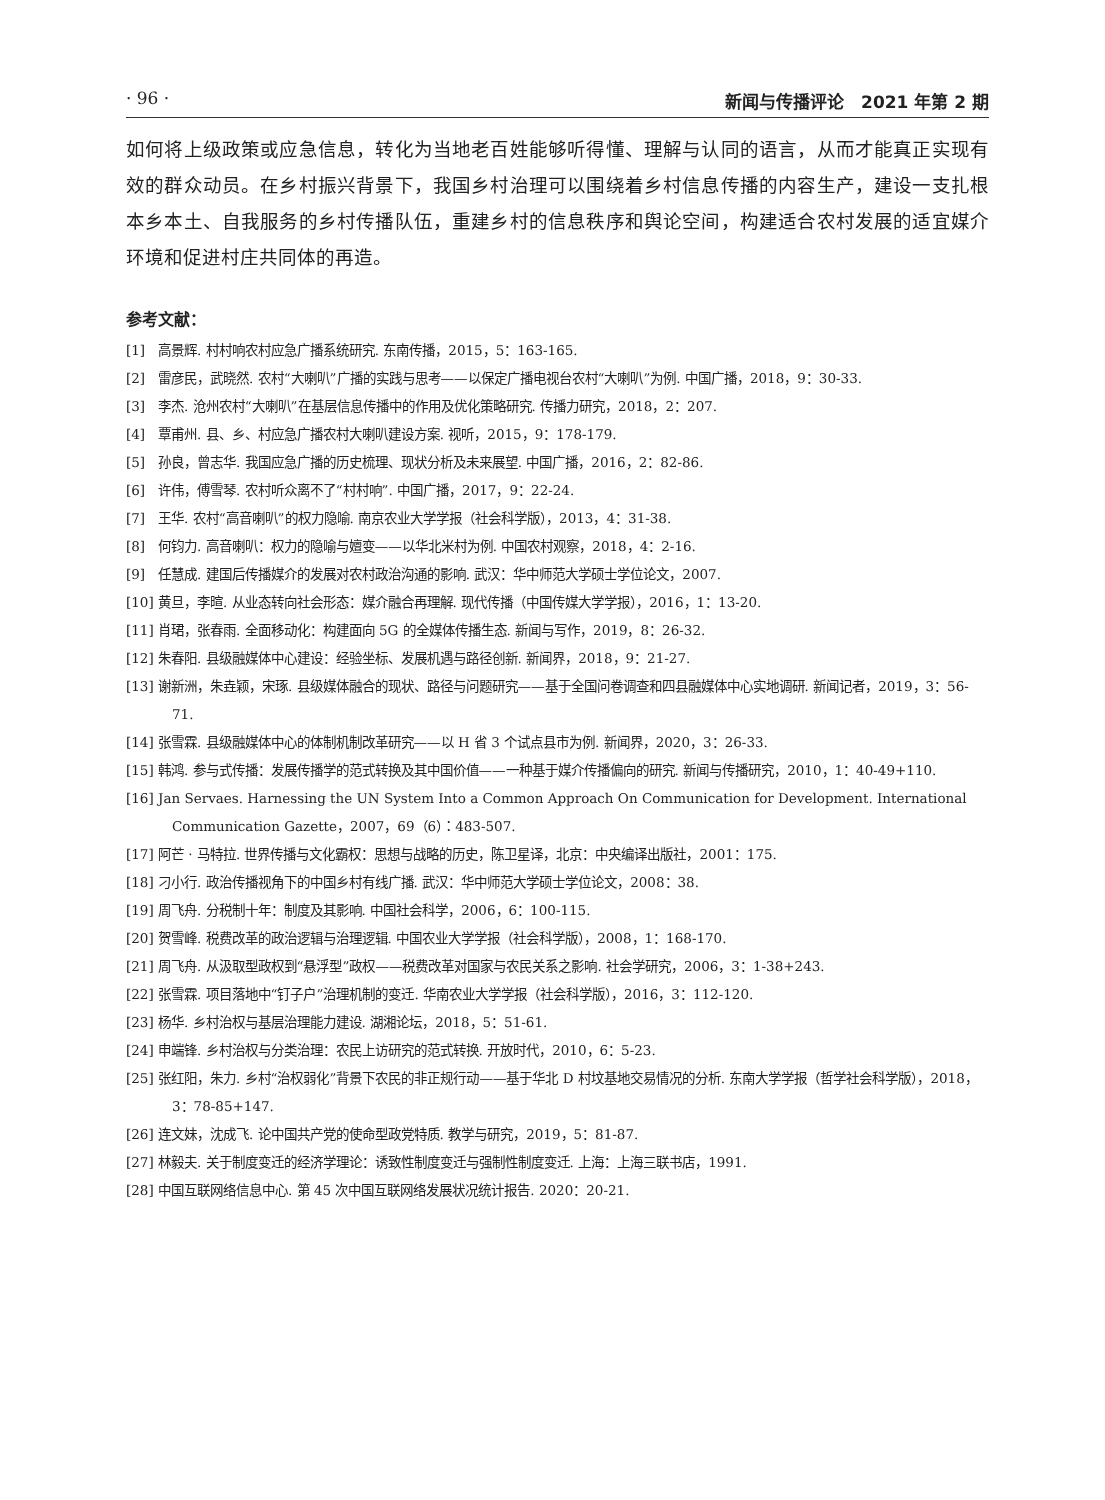· 96 · 新闻与传播评论　2021 年第 2 期
如何将上级政策或应急信息，转化为当地老百姓能够听得懂、理解与认同的语言，从而才能真正实现有效的群众动员。在乡村振兴背景下，我国乡村治理可以围绕着乡村信息传播的内容生产，建设一支扎根本乡本土、自我服务的乡村传播队伍，重建乡村的信息秩序和舆论空间，构建适合农村发展的适宜媒介环境和促进村庄共同体的再造。
参考文献：
[1]　高景辉. 村村响农村应急广播系统研究. 东南传播，2015，5：163-165.
[2]　雷彦民，武晓然. 农村“大喇叭”广播的实践与思考——以保定广播电视台农村“大喇叭”为例. 中国广播，2018，9：30-33.
[3]　李杰. 沧州农村“大喇叭”在基层信息传播中的作用及优化策略研究. 传播力研究，2018，2：207.
[4]　覃甫州. 县、乡、村应急广播农村大喇叭建设方案. 视听，2015，9：178-179.
[5]　孙良，曾志华. 我国应急广播的历史梳理、现状分析及未来展望. 中国广播，2016，2：82-86.
[6]　许伟，傅雪琴. 农村听众离不了“村村响”. 中国广播，2017，9：22-24.
[7]　王华. 农村“高音喇叭”的权力隐喻. 南京农业大学学报（社会科学版），2013，4：31-38.
[8]　何钧力. 高音喇叭：权力的隐喻与嬗变——以华北米村为例. 中国农村观察，2018，4：2-16.
[9]　任慧成. 建国后传播媒介的发展对农村政治沟通的影响. 武汉：华中师范大学硕士学位论文，2007.
[10] 黄旦，李暄. 从业态转向社会形态：媒介融合再理解. 现代传播（中国传媒大学学报），2016，1：13-20.
[11] 肖珺，张春雨. 全面移动化：构建面向 5G 的全媒体传播生态. 新闻与写作，2019，8：26-32.
[12] 朱春阳. 县级融媒体中心建设：经验坐标、发展机遇与路径创新. 新闻界，2018，9：21-27.
[13] 谢新洲，朱垚颖，宋琢. 县级媒体融合的现状、路径与问题研究——基于全国问卷调查和四县融媒体中心实地调研. 新闻记者，2019，3：56-71.
[14] 张雪霖. 县级融媒体中心的体制机制改革研究——以 H 省 3 个试点县市为例. 新闻界，2020，3：26-33.
[15] 韩鸿. 参与式传播：发展传播学的范式转换及其中国价值——一种基于媒介传播偏向的研究. 新闻与传播研究，2010，1：40-49+110.
[16] Jan Servaes. Harnessing the UN System Into a Common Approach On Communication for Development. International Communication Gazette，2007，69（6）：483-507.
[17] 阿芒 · 马特拉. 世界传播与文化霸权：思想与战略的历史，陈卫星译，北京：中央编译出版社，2001：175.
[18] 刁小行. 政治传播视角下的中国乡村有线广播. 武汉：华中师范大学硕士学位论文，2008：38.
[19] 周飞舟. 分税制十年：制度及其影响. 中国社会科学，2006，6：100-115.
[20] 贺雪峰. 税费改革的政治逻辑与治理逻辑. 中国农业大学学报（社会科学版），2008，1：168-170.
[21] 周飞舟. 从汲取型政权到“悬浮型”政权——税费改革对国家与农民关系之影响. 社会学研究，2006，3：1-38+243.
[22] 张雪霖. 项目落地中“钉子户”治理机制的变迁. 华南农业大学学报（社会科学版），2016，3：112-120.
[23] 杨华. 乡村治权与基层治理能力建设. 湖湘论坛，2018，5：51-61.
[24] 申端锋. 乡村治权与分类治理：农民上访研究的范式转换. 开放时代，2010，6：5-23.
[25] 张红阳，朱力. 乡村“治权弱化”背景下农民的非正规行动——基于华北 D 村坟基地交易情况的分析. 东南大学学报（哲学社会科学版），2018，3：78-85+147.
[26] 连文妹，沈成飞. 论中国共产党的使命型政党特质. 教学与研究，2019，5：81-87.
[27] 林毅夫. 关于制度变迁的经济学理论：诱致性制度变迁与强制性制度变迁. 上海：上海三联书店，1991.
[28] 中国互联网络信息中心. 第 45 次中国互联网络发展状况统计报告. 2020：20-21.